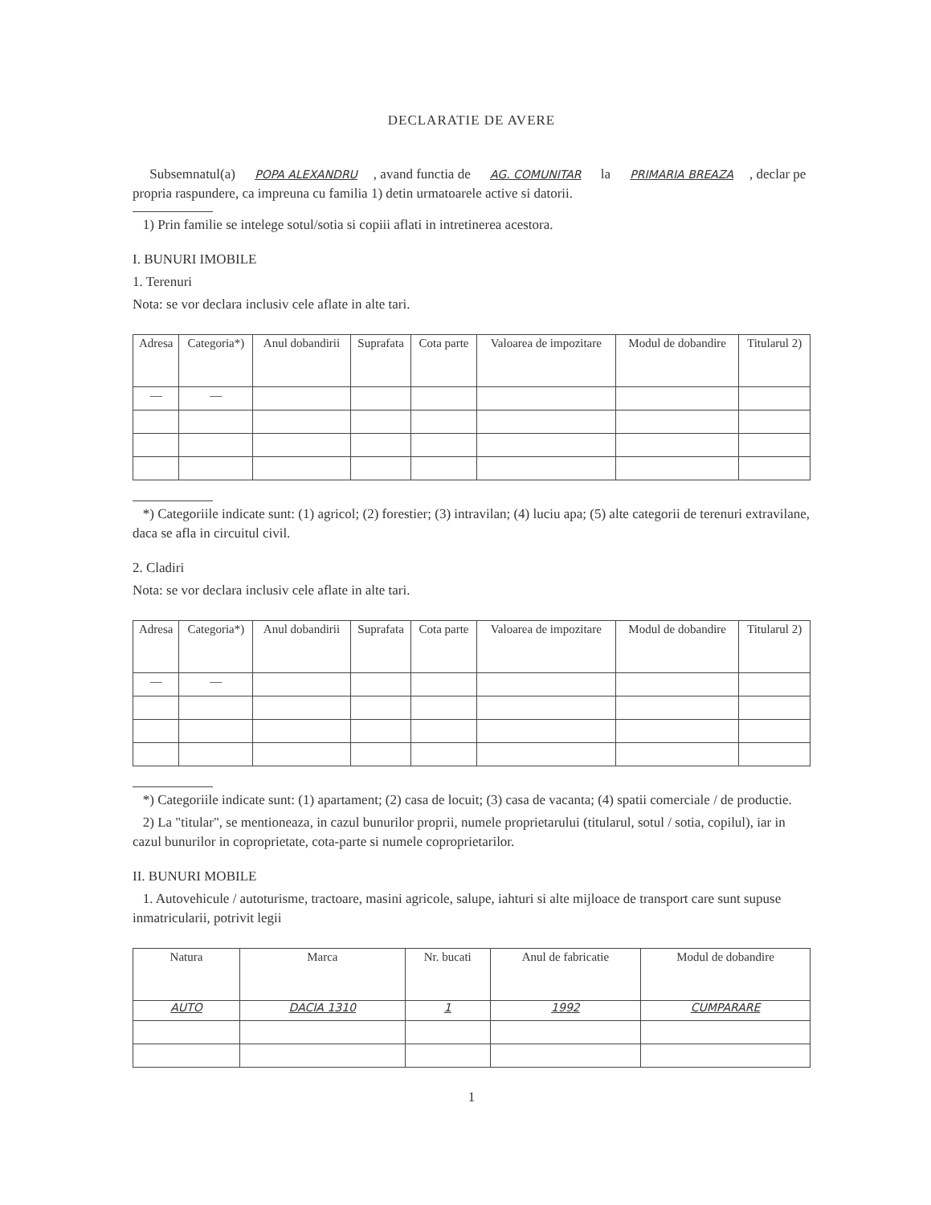DECLARATIE DE AVERE
Subsemnatul(a) POPA ALEXANDRU, avand functia de AG. COMUNITAR la PRIMARIA BREAZA, declar pe propria raspundere, ca impreuna cu familia 1) detin urmatoarele active si datorii.
1) Prin familie se intelege sotul/sotia si copiii aflati in intretinerea acestora.
I. BUNURI IMOBILE
1. Terenuri
Nota: se vor declara inclusiv cele aflate in alte tari.
| Adresa | Categoria*) | Anul dobandirii | Suprafata | Cota parte | Valoarea de impozitare | Modul de dobandire | Titularul 2) |
| --- | --- | --- | --- | --- | --- | --- | --- |
| — | — | | | | | | |
*) Categoriile indicate sunt: (1) agricol; (2) forestier; (3) intravilan; (4) luciu apa; (5) alte categorii de terenuri extravilane, daca se afla in circuitul civil.
2. Cladiri
Nota: se vor declara inclusiv cele aflate in alte tari.
| Adresa | Categoria*) | Anul dobandirii | Suprafata | Cota parte | Valoarea de impozitare | Modul de dobandire | Titularul 2) |
| --- | --- | --- | --- | --- | --- | --- | --- |
| — | — | | | | | | |
*) Categoriile indicate sunt: (1) apartament; (2) casa de locuit; (3) casa de vacanta; (4) spatii comerciale / de productie.
2) La "titular", se mentioneaza, in cazul bunurilor proprii, numele proprietarului (titularul, sotul / sotia, copilul), iar in cazul bunurilor in coproprietate, cota-parte si numele coproprietarilor.
II. BUNURI MOBILE
1. Autovehicule / autoturisme, tractoare, masini agricole, salupe, iahturi si alte mijloace de transport care sunt supuse inmatricularii, potrivit legii
| Natura | Marca | Nr. bucati | Anul de fabricatie | Modul de dobandire |
| --- | --- | --- | --- | --- |
| AUTO | DACIA 1310 | 1 | 1992 | CUMPARARE |
1